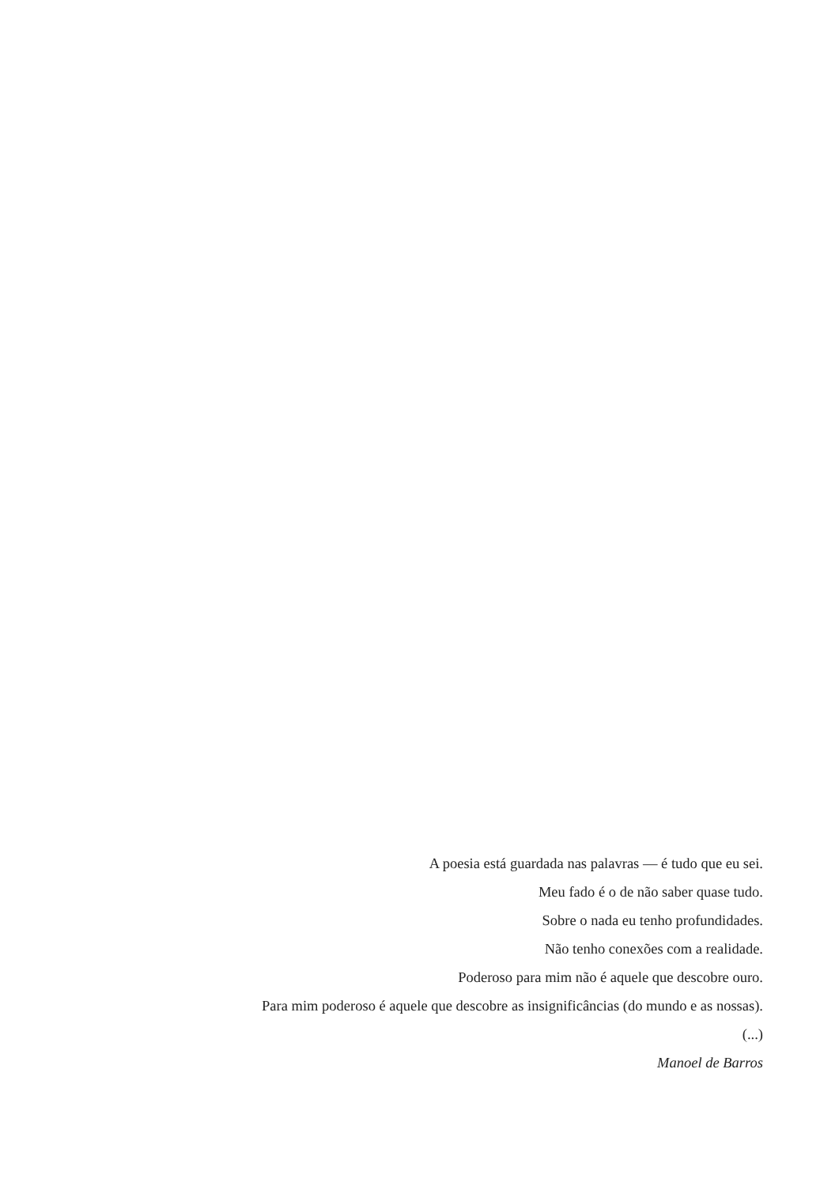A poesia está guardada nas palavras — é tudo que eu sei.
Meu fado é o de não saber quase tudo.
Sobre o nada eu tenho profundidades.
Não tenho conexões com a realidade.
Poderoso para mim não é aquele que descobre ouro.
Para mim poderoso é aquele que descobre as insignificâncias (do mundo e as nossas).
(...)
Manoel de Barros